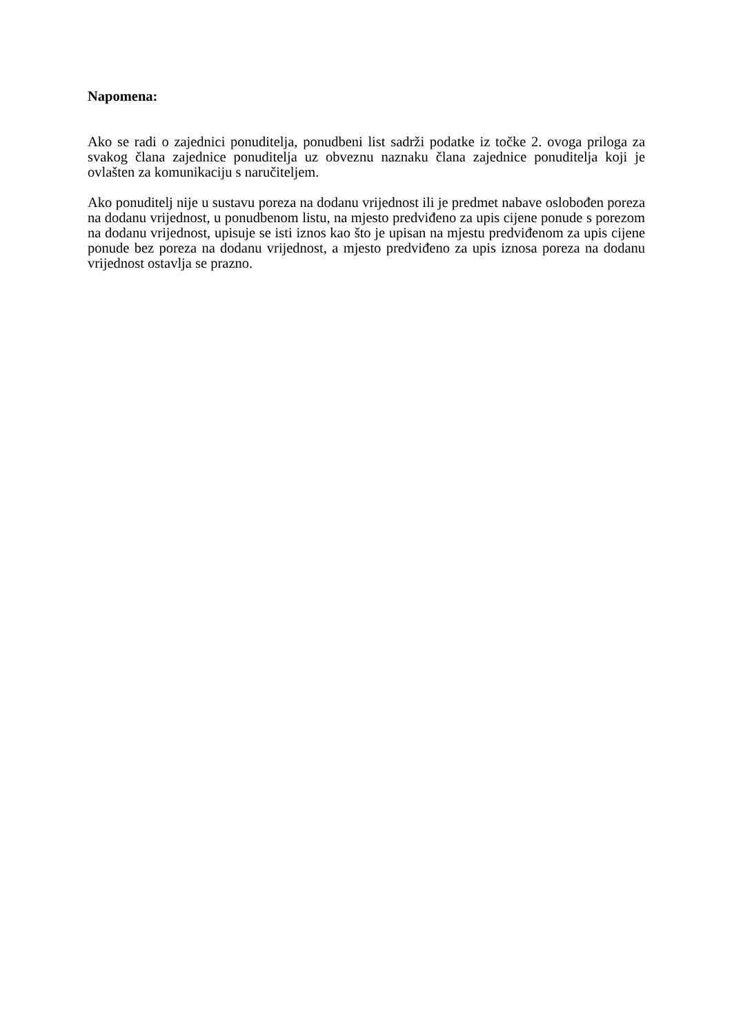Napomena:
Ako se radi o zajednici ponuditelja, ponudbeni list sadrži podatke iz točke 2. ovoga priloga za svakog člana zajednice ponuditelja uz obveznu naznaku člana zajednice ponuditelja koji je ovlašten za komunikaciju s naručiteljem.
Ako ponuditelj nije u sustavu poreza na dodanu vrijednost ili je predmet nabave oslobođen poreza na dodanu vrijednost, u ponudbenom listu, na mjesto predviđeno za upis cijene ponude s porezom na dodanu vrijednost, upisuje se isti iznos kao što je upisan na mjestu predviđenom za upis cijene ponude bez poreza na dodanu vrijednost, a mjesto predviđeno za upis iznosa poreza na dodanu vrijednost ostavlja se prazno.